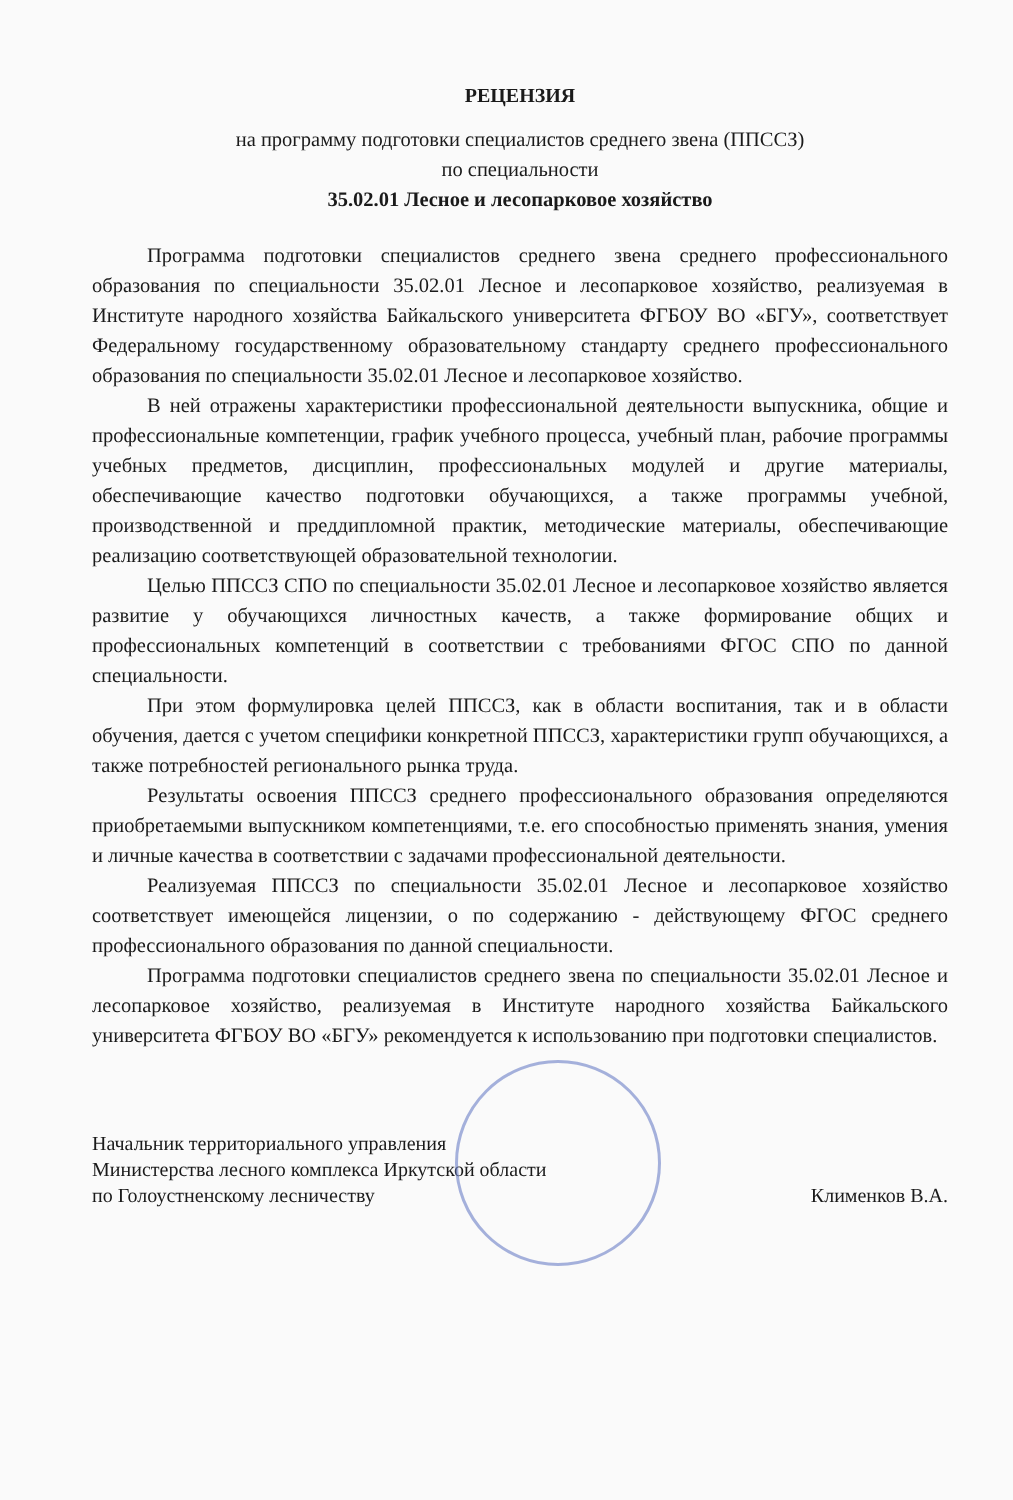РЕЦЕНЗИЯ
на программу подготовки специалистов среднего звена (ППССЗ)
по специальности
35.02.01 Лесное и лесопарковое хозяйство
Программа подготовки специалистов среднего звена среднего профессионального образования по специальности 35.02.01 Лесное и лесопарковое хозяйство, реализуемая в Институте народного хозяйства Байкальского университета ФГБОУ ВО «БГУ», соответствует Федеральному государственному образовательному стандарту среднего профессионального образования по специальности 35.02.01 Лесное и лесопарковое хозяйство.
В ней отражены характеристики профессиональной деятельности выпускника, общие и профессиональные компетенции, график учебного процесса, учебный план, рабочие программы учебных предметов, дисциплин, профессиональных модулей и другие материалы, обеспечивающие качество подготовки обучающихся, а также программы учебной, производственной и преддипломной практик, методические материалы, обеспечивающие реализацию соответствующей образовательной технологии.
Целью ППССЗ СПО по специальности 35.02.01 Лесное и лесопарковое хозяйство является развитие у обучающихся личностных качеств, а также формирование общих и профессиональных компетенций в соответствии с требованиями ФГОС СПО по данной специальности.
При этом формулировка целей ППССЗ, как в области воспитания, так и в области обучения, дается с учетом специфики конкретной ППССЗ, характеристики групп обучающихся, а также потребностей регионального рынка труда.
Результаты освоения ППССЗ среднего профессионального образования определяются приобретаемыми выпускником компетенциями, т.е. его способностью применять знания, умения и личные качества в соответствии с задачами профессиональной деятельности.
Реализуемая ППССЗ по специальности 35.02.01 Лесное и лесопарковое хозяйство соответствует имеющейся лицензии, о по содержанию - действующему ФГОС среднего профессионального образования по данной специальности.
Программа подготовки специалистов среднего звена по специальности 35.02.01 Лесное и лесопарковое хозяйство, реализуемая в Институте народного хозяйства Байкальского университета ФГБОУ ВО «БГУ» рекомендуется к использованию при подготовки специалистов.
Начальник территориального управления
Министерства лесного комплекса Иркутской области
по Голоустненскому лесничеству
Клименков В.А.